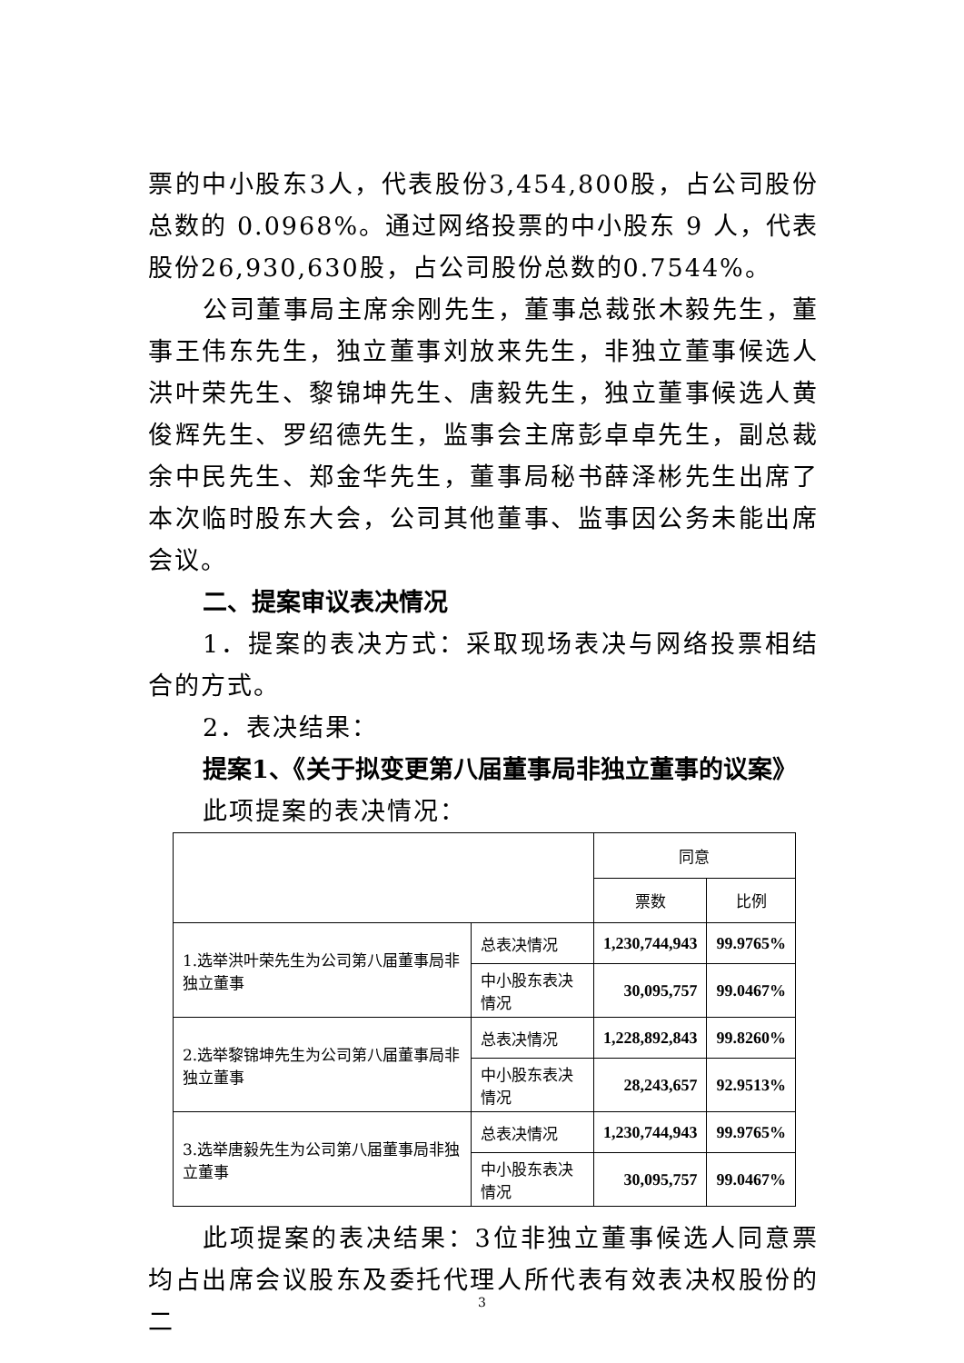票的中小股东3人，代表股份3,454,800股，占公司股份总数的 0.0968%。通过网络投票的中小股东 9 人，代表股份26,930,630股，占公司股份总数的0.7544%。
公司董事局主席余刚先生，董事总裁张木毅先生，董事王伟东先生，独立董事刘放来先生，非独立董事候选人洪叶荣先生、黎锦坤先生、唐毅先生，独立董事候选人黄俊辉先生、罗绍德先生，监事会主席彭卓卓先生，副总裁余中民先生、郑金华先生，董事局秘书薛泽彬先生出席了本次临时股东大会，公司其他董事、监事因公务未能出席会议。
二、提案审议表决情况
1．提案的表决方式：采取现场表决与网络投票相结合的方式。
2．表决结果：
提案1、《关于拟变更第八届董事局非独立董事的议案》
此项提案的表决情况：
| | | 同意 | |
| --- | --- | --- | --- |
| | | 票数 | 比例 |
| 1.选举洪叶荣先生为公司第八届董事局非独立董事 | 总表决情况 | 1,230,744,943 | 99.9765% |
| | 中小股东表决情况 | 30,095,757 | 99.0467% |
| 2.选举黎锦坤先生为公司第八届董事局非独立董事 | 总表决情况 | 1,228,892,843 | 99.8260% |
| | 中小股东表决情况 | 28,243,657 | 92.9513% |
| 3.选举唐毅先生为公司第八届董事局非独立董事 | 总表决情况 | 1,230,744,943 | 99.9765% |
| | 中小股东表决情况 | 30,095,757 | 99.0467% |
此项提案的表决结果：3位非独立董事候选人同意票均占出席会议股东及委托代理人所代表有效表决权股份的二
3